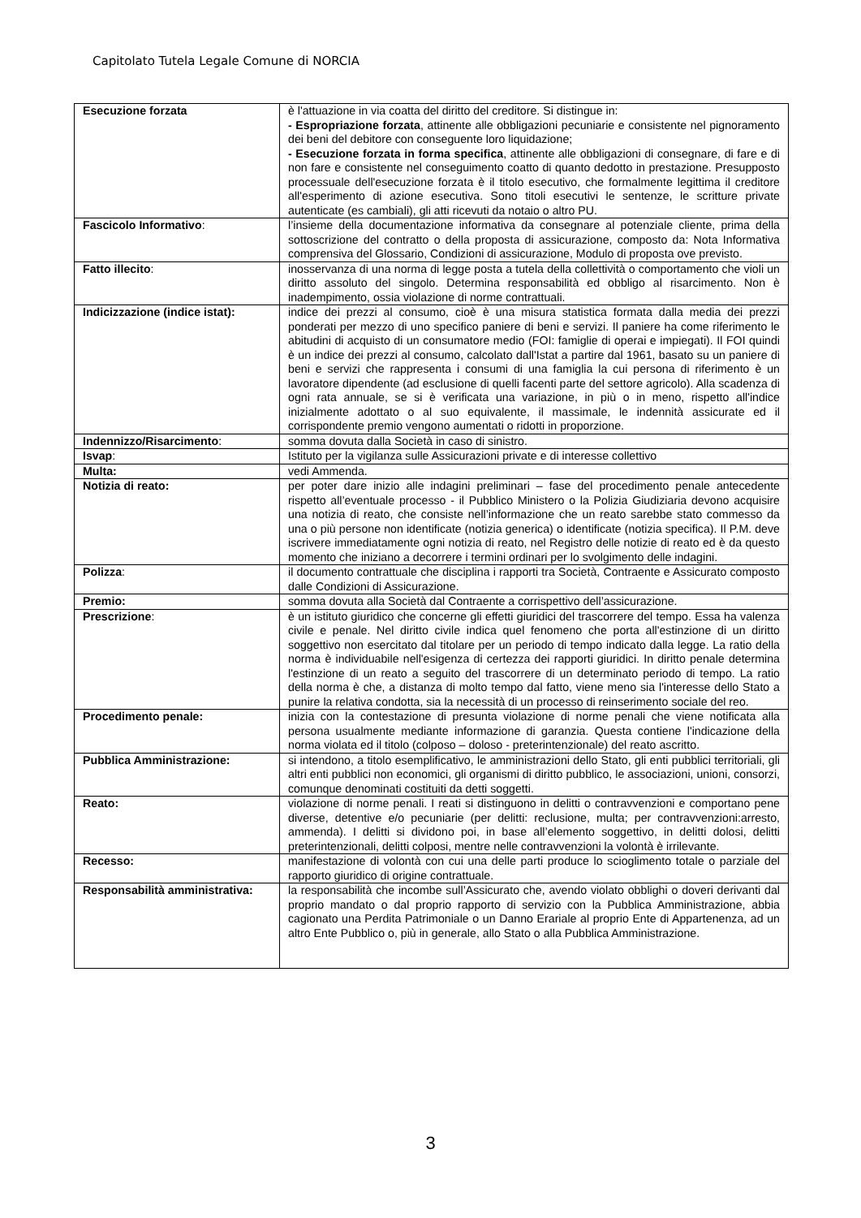Capitolato Tutela Legale Comune di NORCIA
| Esecuzione forzata | è l'attuazione in via coatta del diritto del creditore. Si distingue in: - Espropriazione forzata , attinente alle obbligazioni pecuniarie e consistente nel pignoramento dei beni del debitore con conseguente loro liquidazione; - Esecuzione forzata in forma specifica , attinente alle obbligazioni di consegnare, di fare e di non fare e consistente nel conseguimento coatto di quanto dedotto in prestazione. Presupposto processuale dell'esecuzione forzata è il titolo esecutivo, che formalmente legittima il creditore all'esperimento di azione esecutiva. Sono titoli esecutivi le sentenze, le scritture private autenticate (es cambiali), gli atti ricevuti da notaio o altro PU. |
| Fascicolo Informativo : | l’insieme della documentazione informativa da consegnare al potenziale cliente, prima della sottoscrizione del contratto o della proposta di assicurazione, composto da: Nota Informativa comprensiva del Glossario, Condizioni di assicurazione, Modulo di proposta ove previsto. |
| Fatto illecito : | inosservanza di una norma di legge posta a tutela della collettività o comportamento che violi un diritto assoluto del singolo. Determina responsabilità ed obbligo al risarcimento. Non è inadempimento, ossia violazione di norme contrattuali. |
| Indicizzazione (indice istat): | indice dei prezzi al consumo, cioè è una misura statistica formata dalla media dei prezzi ponderati per mezzo di uno specifico paniere di beni e servizi. Il paniere ha come riferimento le abitudini di acquisto di un consumatore medio (FOI: famiglie di operai e impiegati). Il FOI quindi è un indice dei prezzi al consumo, calcolato dall'Istat a partire dal 1961, basato su un paniere di beni e servizi che rappresenta i consumi di una famiglia la cui persona di riferimento è un lavoratore dipendente (ad esclusione di quelli facenti parte del settore agricolo). Alla scadenza di ogni rata annuale, se si è verificata una variazione, in più o in meno, rispetto all'indice inizialmente adottato o al suo equivalente, il massimale, le indennità assicurate ed il corrispondente premio vengono aumentati o ridotti in proporzione. |
| Indennizzo/Risarcimento : | somma dovuta dalla Società in caso di sinistro. |
| Isvap : | Istituto per la vigilanza sulle Assicurazioni private e di interesse collettivo |
| Multa: | vedi Ammenda. |
| Notizia di reato: | per poter dare inizio alle indagini preliminari – fase del procedimento penale antecedente rispetto all’eventuale processo - il Pubblico Ministero o la Polizia Giudiziaria devono acquisire una notizia di reato, che consiste nell’informazione che un reato sarebbe stato commesso da una o più persone non identificate (notizia generica) o identificate (notizia specifica). Il P.M. deve iscrivere immediatamente ogni notizia di reato, nel Registro delle notizie di reato ed è da questo momento che iniziano a decorrere i termini ordinari per lo svolgimento delle indagini. |
| Polizza : | il documento contrattuale che disciplina i rapporti tra Società, Contraente e Assicurato composto dalle Condizioni di Assicurazione. |
| Premio: | somma dovuta alla Società dal Contraente a corrispettivo dell’assicurazione. |
| Prescrizione : | è un istituto giuridico che concerne gli effetti giuridici del trascorrere del tempo. Essa ha valenza civile e penale. Nel diritto civile indica quel fenomeno che porta all'estinzione di un diritto soggettivo non esercitato dal titolare per un periodo di tempo indicato dalla legge. La ratio della norma è individuabile nell'esigenza di certezza dei rapporti giuridici. In diritto penale determina l'estinzione di un reato a seguito del trascorrere di un determinato periodo di tempo. La ratio della norma è che, a distanza di molto tempo dal fatto, viene meno sia l'interesse dello Stato a punire la relativa condotta, sia la necessità di un processo di reinserimento sociale del reo. |
| Procedimento penale: | inizia con la contestazione di presunta violazione di norme penali che viene notificata alla persona usualmente mediante informazione di garanzia. Questa contiene l'indicazione della norma violata ed il titolo (colposo – doloso - preterintenzionale) del reato ascritto. |
| Pubblica Amministrazione: | si intendono, a titolo esemplificativo, le amministrazioni dello Stato, gli enti pubblici territoriali, gli altri enti pubblici non economici, gli organismi di diritto pubblico, le associazioni, unioni, consorzi, comunque denominati costituiti da detti soggetti. |
| Reato: | violazione di norme penali. I reati si distinguono in delitti o contravvenzioni e comportano pene diverse, detentive e/o pecuniarie (per delitti: reclusione, multa; per contravvenzioni:arresto, ammenda). I delitti si dividono poi, in base all’elemento soggettivo, in delitti dolosi, delitti preterintenzionali, delitti colposi, mentre nelle contravvenzioni la volontà è irrilevante. |
| Recesso: | manifestazione di volontà con cui una delle parti produce lo scioglimento totale o parziale del rapporto giuridico di origine contrattuale. |
| Responsabilità amministrativa: | la responsabilità che incombe sull’Assicurato che, avendo violato obblighi o doveri derivanti dal proprio mandato o dal proprio rapporto di servizio con la Pubblica Amministrazione, abbia cagionato una Perdita Patrimoniale o un Danno Erariale al proprio Ente di Appartenenza, ad un altro Ente Pubblico o, più in generale, allo Stato o alla Pubblica Amministrazione. |
3